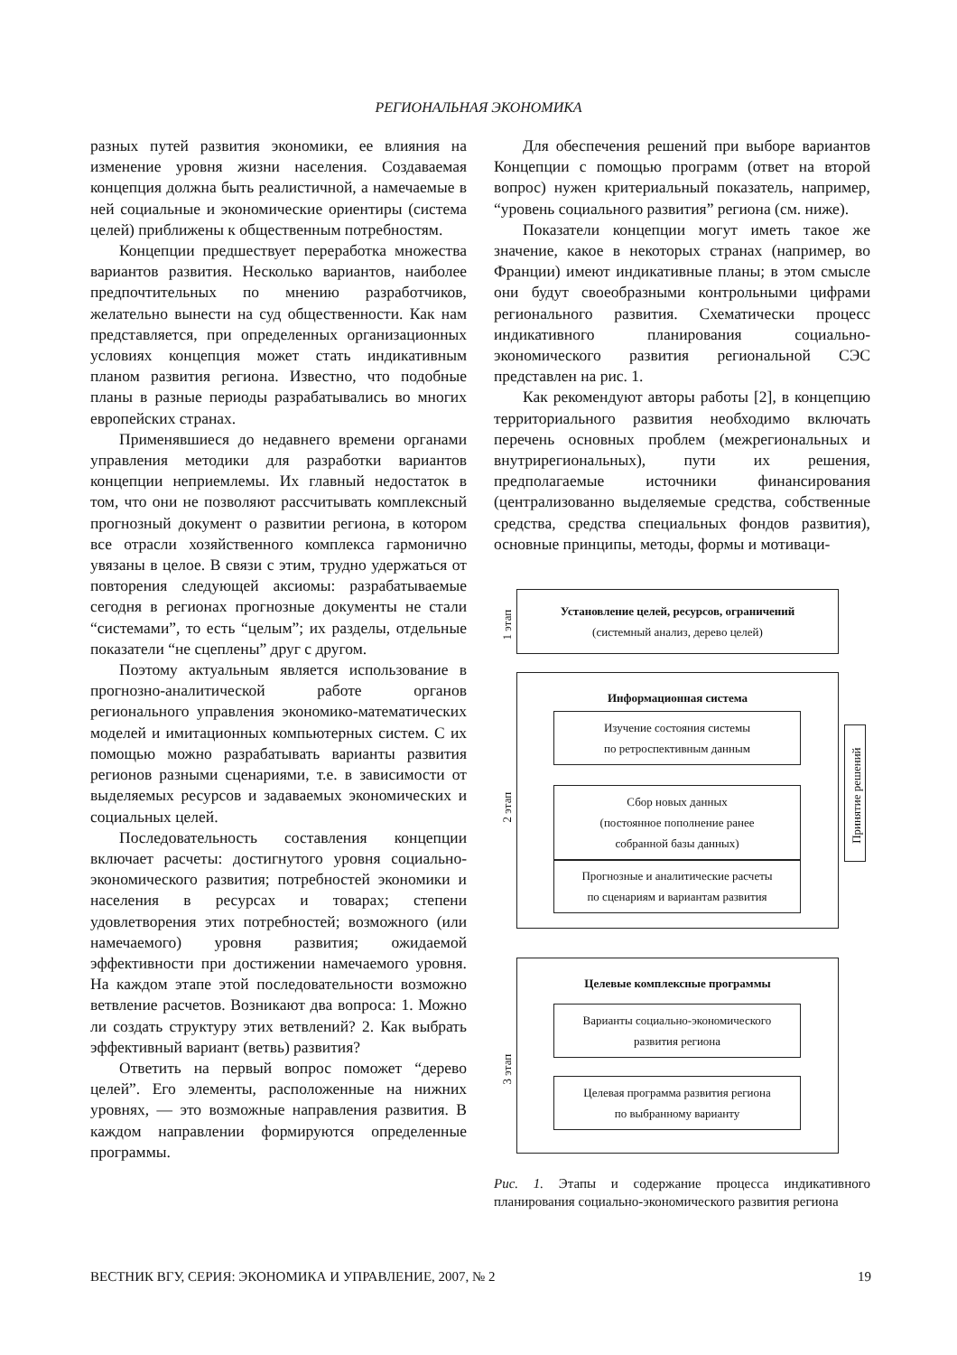РЕГИОНАЛЬНАЯ ЭКОНОМИКА
разных путей развития экономики, ее влияния на изменение уровня жизни населения. Создаваемая концепция должна быть реалистичной, а намечаемые в ней социальные и экономические ориентиры (система целей) приближены к общественным потребностям.
Концепции предшествует переработка множества вариантов развития. Несколько вариантов, наиболее предпочтительных по мнению разработчиков, желательно вынести на суд общественности. Как нам представляется, при определенных организационных условиях концепция может стать индикативным планом развития региона. Известно, что подобные планы в разные периоды разрабатывались во многих европейских странах.
Применявшиеся до недавнего времени органами управления методики для разработки вариантов концепции неприемлемы. Их главный недостаток в том, что они не позволяют рассчитывать комплексный прогнозный документ о развитии региона, в котором все отрасли хозяйственного комплекса гармонично увязаны в целое. В связи с этим, трудно удержаться от повторения следующей аксиомы: разрабатываемые сегодня в регионах прогнозные документы не стали “системами”, то есть “целым”; их разделы, отдельные показатели “не сцеплены” друг с другом.
Поэтому актуальным является использование в прогнозно-аналитической работе органов регионального управления экономико-математических моделей и имитационных компьютерных систем. С их помощью можно разрабатывать варианты развития регионов разными сценариями, т.е. в зависимости от выделяемых ресурсов и задаваемых экономических и социальных целей.
Последовательность составления концепции включает расчеты: достигнутого уровня социально-экономического развития; потребностей экономики и населения в ресурсах и товарах; степени удовлетворения этих потребностей; возможного (или намечаемого) уровня развития; ожидаемой эффективности при достижении намечаемого уровня. На каждом этапе этой последовательности возможно ветвление расчетов. Возникают два вопроса: 1. Можно ли создать структуру этих ветвлений? 2. Как выбрать эффективный вариант (ветвь) развития?
Ответить на первый вопрос поможет “дерево целей”. Его элементы, расположенные на нижних уровнях, — это возможные направления развития. В каждом направлении формируются определенные программы.
Для обеспечения решений при выборе вариантов Концепции с помощью программ (ответ на второй вопрос) нужен критериальный показатель, например, “уровень социального развития” региона (см. ниже).
Показатели концепции могут иметь такое же значение, какое в некоторых странах (например, во Франции) имеют индикативные планы; в этом смысле они будут своеобразными контрольными цифрами регионального развития. Схематически процесс индикативного планирования социально-экономического развития региональной СЭС представлен на рис. 1.
Как рекомендуют авторы работы [2], в концепцию территориального развития необходимо включать перечень основных проблем (межрегиональных и внутрирегиональных), пути их решения, предполагаемые источники финансирования (централизованно выделяемые средства, собственные средства, средства специальных фондов развития), основные принципы, методы, формы и мотиваци-
Установление целей, ресурсов, ограничений
(системный анализ, дерево целей)
1 этап
Информационная система
Изучение состояния системы
по ретроспективным данным
Сбор новых данных
(постоянное пополнение ранее
собранной базы данных)
Прогнозные и аналитические расчеты
по сценариям и вариантам развития
2 этап
Целевые комплексные программы
Варианты социально-экономического
развития региона
Целевая программа развития региона
по выбранному варианту
3 этап
Принятие решений
Рис. 1. Этапы и содержание процесса индикативного планирования социально-экономического развития региона
ВЕСТНИК ВГУ, СЕРИЯ: ЭКОНОМИКА И УПРАВЛЕНИЕ, 2007, № 2 19